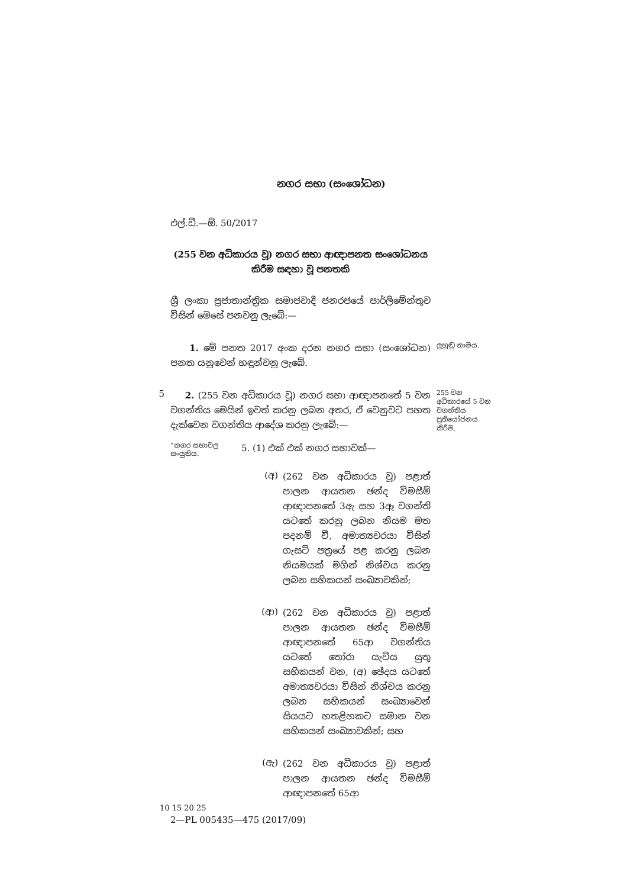නගර සභා (සංශෝධන)
එල්.ඩී.—ඕ. 50/2017
(255 වන අධිකාරය වූ) නගර සභා ආඥාපනත සංශෝධනය
කිරීම සඳහා වූ පනතකි
ශ්‍රී ලංකා ප්‍රජාතාන්ත්‍රික සමාජවාදී ජනරජයේ පාර්ලිමේන්තුව විසින් මෙසේ පනවනු ලැබේ:—
1. මේ පනත 2017 අංක දරන නගර සභා (සංශෝධන) පනත යනුවෙන් හඳුන්වනු ලැබේ.
ලුහුඬු නාමය.
5
2. (255 වන අධිකාරය වූ) නගර සභා ආඥාපනතේ 5 වන වගන්තිය මෙයින් ඉවත් කරනු ලබන අතර, ඒ වෙනුවට පහත දැක්වෙන වගන්තිය ආදේශ කරනු ලැබේ:—
255 වන අධිකාරයේ 5 වන වගන්තිය ප්‍රතියෝජනය කිරීම.
“නගර සභාවල සංයුතිය.
5. (1) එක් එක් නගර සභාවක්—
(අ)
(262 වන අධිකාරය වූ) පළාත් පාලන ආයතන ඡන්ද විමසීම් ආඥාපනතේ 3ඇ සහ 3ඈ වගන්ති යටතේ කරනු ලබන නියම මත පදනම් වී, අමාත්‍යවරයා විසින් ගැසට් පත්‍රයේ පළ කරනු ලබන නියමයක් මගින් නිශ්චය කරනු ලබන සභිකයන් සංඛ්‍යාවකින්;
(ආ)
(262 වන අධිකාරය වූ) පළාත් පාලන ආයතන ඡන්ද විමසීම් ආඥාපනතේ 65ආ වගන්තිය යටතේ තෝරා යැවිය යුතු සභිකයන් වන, (අ) ඡේදය යටතේ අමාත්‍යවරයා විසින් නිශ්චය කරනු ලබන සභිකයන් සංඛ්‍යාවෙන් සියයට හතළිහකට සමාන වන සභිකයන් සංඛ්‍යාවකින්; සහ
(ඇ)
(262 වන අධිකාරය වූ) පළාත් පාලන ආයතන ඡන්ද විමසීම් ආඥාපනතේ 65ආ
10 15 20 25
2—PL 005435—475 (2017/09)